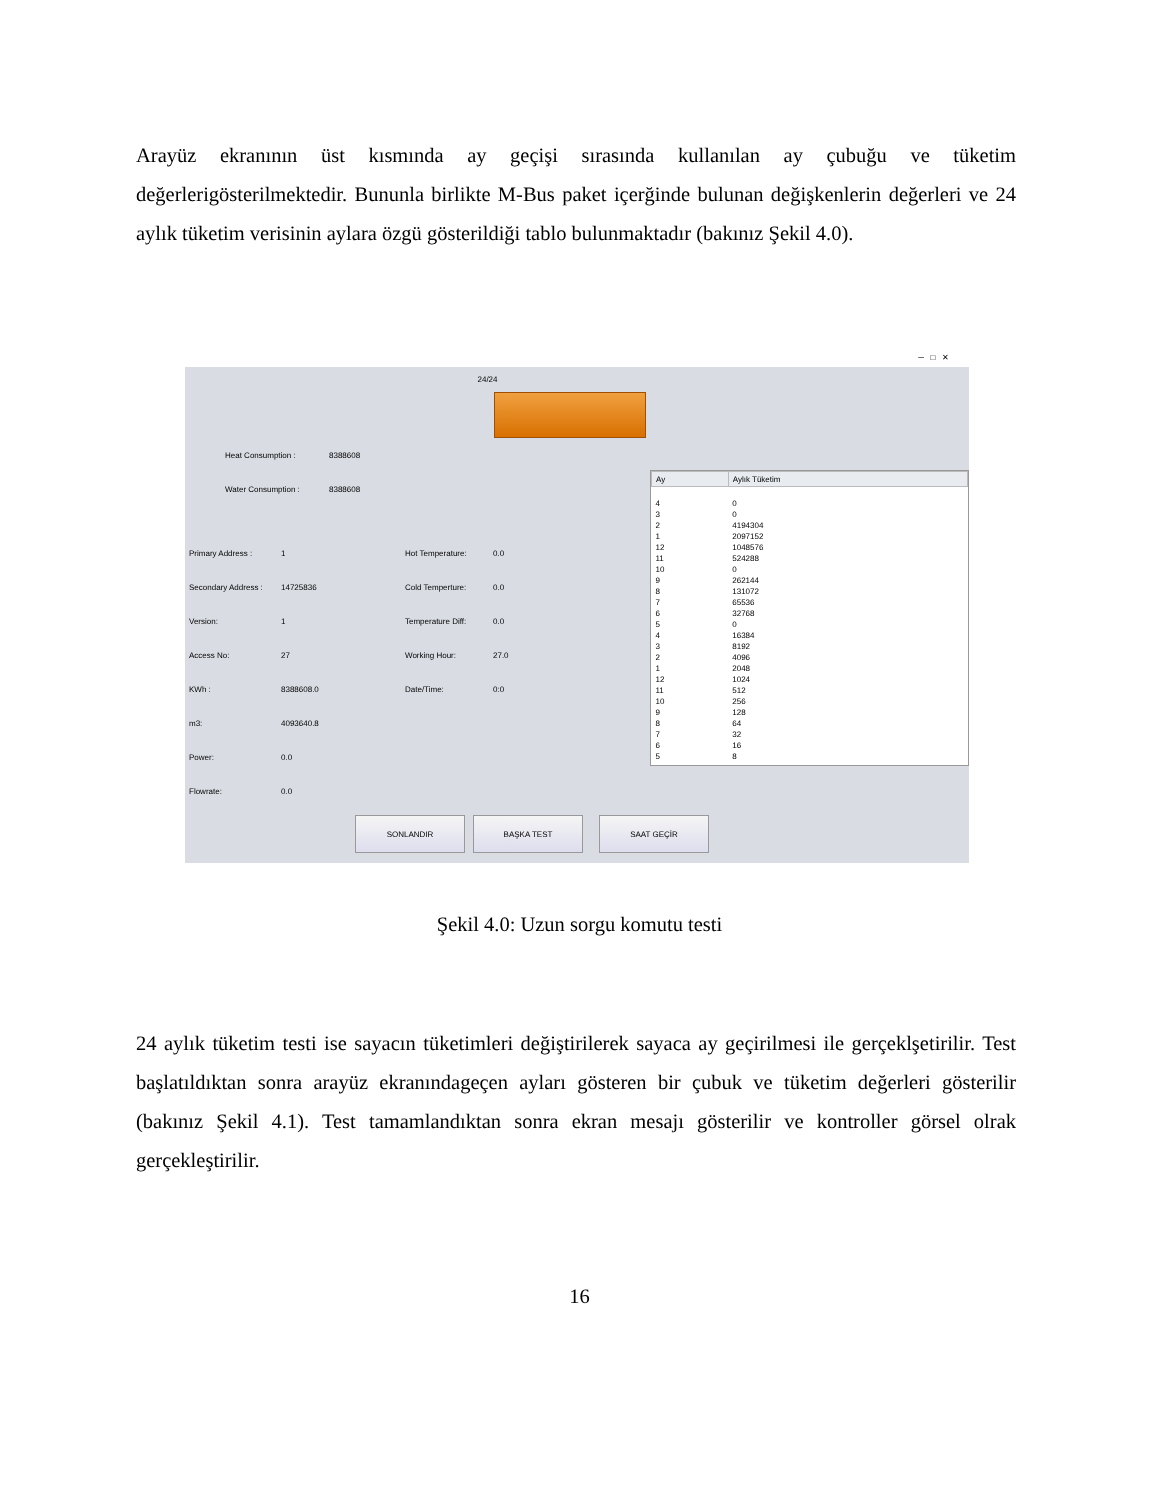Arayüz ekranının üst kısmında ay geçişi sırasında kullanılan ay çubuğu ve tüketim değerlerigösterilmektedir. Bununla birlikte M-Bus paket içerğinde bulunan değişkenlerin değerleri ve 24 aylık tüketim verisinin aylara özgü gösterildiği tablo bulunmaktadır (bakınız Şekil 4.0).
─ □ ✕
24/24
Heat Consumption : 8388608
Water Consumption : 8388608
Primary Address : 1
Secondary Address : 14725836
Version: 1
Access No: 27
KWh : 8388608.0
m3: 4093640.8
Power: 0.0
Flowrate: 0.0
Hot Temperature: 0.0
Cold Temperture: 0.0
Temperature Diff: 0.0
Working Hour: 27.0
Date/Time: 0:0
| Ay | Aylık Tüketim |
| --- | --- |
| 4 | 0 |
| 3 | 0 |
| 2 | 4194304 |
| 1 | 2097152 |
| 12 | 1048576 |
| 11 | 524288 |
| 10 | 0 |
| 9 | 262144 |
| 8 | 131072 |
| 7 | 65536 |
| 6 | 32768 |
| 5 | 0 |
| 4 | 16384 |
| 3 | 8192 |
| 2 | 4096 |
| 1 | 2048 |
| 12 | 1024 |
| 11 | 512 |
| 10 | 256 |
| 9 | 128 |
| 8 | 64 |
| 7 | 32 |
| 6 | 16 |
| 5 | 8 |
SONLANDIR BAŞKA TEST SAAT GEÇİR
Şekil 4.0: Uzun sorgu komutu testi
24 aylık tüketim testi ise sayacın tüketimleri değiştirilerek sayaca ay geçirilmesi ile gerçeklşetirilir. Test başlatıldıktan sonra arayüz ekranındageçen ayları gösteren bir çubuk ve tüketim değerleri gösterilir (bakınız Şekil 4.1). Test tamamlandıktan sonra ekran mesajı gösterilir ve kontroller görsel olrak gerçekleştirilir.
16